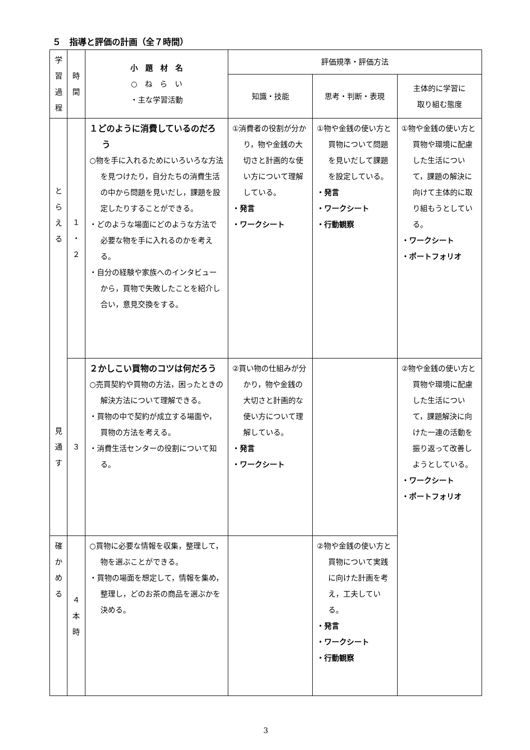５　指導と評価の計画（全７時間）
| 学 習 過 程 | 時 間 | 小 題 材 名 ○ ね ら い ・主な学習活動 | 評価規準・評価方法 | | |
| --- | --- | --- | --- | --- | --- |
| | | | 知識・技能 | 思考・判断・表現 | 主体的に学習に 取り組む態度 |
| と ら え る 見 通 す | １ ・ ２ | １どのように消費しているのだろう ○物を手に入れるためにいろいろな方法を見つけたり，自分たちの消費生活の中から問題を見いだし，課題を設定したりすることができる。 ・どのような場面にどのような方法で必要な物を手に入れるのかを考える。 ・自分の経験や家族へのインタビューから，買物で失敗したことを紹介し合い，意見交換をする。 | ①消費者の役割が分かり，物や金銭の大切さと計画的な使い方について理解している。 ・発言 ・ワークシート | ①物や金銭の使い方と買物について問題を見いだして課題を設定している。 ・発言 ・ワークシート ・行動観察 | ①物や金銭の使い方と買物や環境に配慮した生活について，課題の解決に向けて主体的に取り組もうとしている。 ・ワークシート ・ポートフォリオ |
| | ３ | ２かしこい買物のコツは何だろう ○売買契約や買物の方法，困ったときの解決方法について理解できる。 ・買物の中で契約が成立する場面や，買物の方法を考える。 ・消費生活センターの役割について知る。 | ②買い物の仕組みが分かり，物や金銭の大切さと計画的な使い方について理解している。 ・発言 ・ワークシート | | ②物や金銭の使い方と買物や環境に配慮した生活について，課題解決に向けた一連の活動を振り返って改善しようとしている。 ・ワークシート ・ポートフォリオ |
| 確 か め る | ４ 本 時 | ○買物に必要な情報を収集，整理して，物を選ぶことができる。 ・買物の場面を想定して，情報を集め，整理し，どのお茶の商品を選ぶかを決める。 | | ②物や金銭の使い方と買物について実践に向けた計画を考え，工夫している。 ・発言 ・ワークシート ・行動観察 | |
3